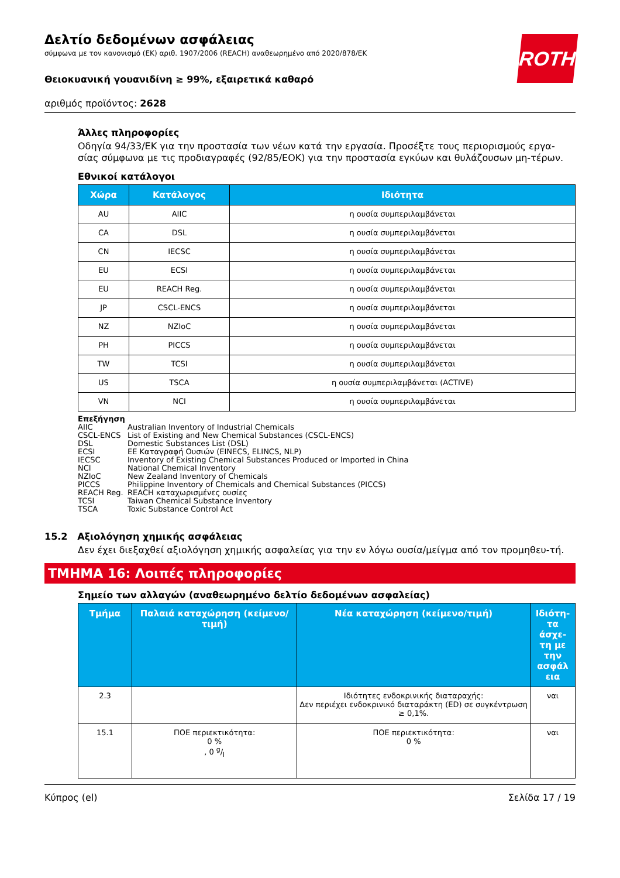Δελτίο δεδομένων ασφάλειας
σύμφωνα με τον κανονισμό (ΕΚ) αριθ. 1907/2006 (REACH) αναθεωρημένο από 2020/878/ΕΚ
ROTH
Θειοκυανική γουανιδίνη ≥ 99%, εξαιρετικά καθαρό
αριθμός προϊόντος: 2628
Άλλες πληροφορίες
Οδηγία 94/33/ΕΚ για την προστασία των νέων κατά την εργασία. Προσέξτε τους περιορισμούς εργα-σίας σύμφωνα με τις προδιαγραφές (92/85/ΕΟΚ) για την προστασία εγκύων και θυλάζουσων μη-τέρων.
Εθνικοί κατάλογοι
| Χώρα | Κατάλογος | Ιδιότητα |
| --- | --- | --- |
| AU | AIIC | η ουσία συμπεριλαμβάνεται |
| CA | DSL | η ουσία συμπεριλαμβάνεται |
| CN | IECSC | η ουσία συμπεριλαμβάνεται |
| EU | ECSI | η ουσία συμπεριλαμβάνεται |
| EU | REACH Reg. | η ουσία συμπεριλαμβάνεται |
| JP | CSCL-ENCS | η ουσία συμπεριλαμβάνεται |
| NZ | NZIoC | η ουσία συμπεριλαμβάνεται |
| PH | PICCS | η ουσία συμπεριλαμβάνεται |
| TW | TCSI | η ουσία συμπεριλαμβάνεται |
| US | TSCA | η ουσία συμπεριλαμβάνεται (ACTIVE) |
| VN | NCI | η ουσία συμπεριλαμβάνεται |
Επεξήγηση
AIIC Australian Inventory of Industrial Chemicals
CSCL-ENCS List of Existing and New Chemical Substances (CSCL-ENCS)
DSL Domestic Substances List (DSL)
ECSI EE Καταγραφή Ουσιών (EINECS, ELINCS, NLP)
IECSC Inventory of Existing Chemical Substances Produced or Imported in China
NCI National Chemical Inventory
NZIoC New Zealand Inventory of Chemicals
PICCS Philippine Inventory of Chemicals and Chemical Substances (PICCS)
REACH Reg. REACH καταχωρισμένες ουσίες
TCSI Taiwan Chemical Substance Inventory
TSCA Toxic Substance Control Act
15.2 Αξιολόγηση χημικής ασφάλειας
Δεν έχει διεξαχθεί αξιολόγηση χημικής ασφαλείας για την εν λόγω ουσία/μείγμα από τον προμηθευ-τή.
ΤΜΗΜΑ 16: Λοιπές πληροφορίες
Σημείο των αλλαγών (αναθεωρημένο δελτίο δεδομένων ασφαλείας)
| Τμήμα | Παλαιά καταχώρηση (κείμενο/τιμή) | Νέα καταχώρηση (κείμενο/τιμή) | Ιδιότη-τα άσχε-τη με την ασφάλ εια |
| --- | --- | --- | --- |
| 2.3 | | Ιδιότητες ενδοκρινικής διαταραχής: Δεν περιέχει ενδοκρινικό διαταράκτη (ED) σε συγκέντρωση ≥ 0,1%. | ναι |
| 15.1 | ΠΟΕ περιεκτικότητα: 0 % , 0 g/l | ΠΟΕ περιεκτικότητα: 0 % | ναι |
Κύπρος (el) Σελίδα 17 / 19